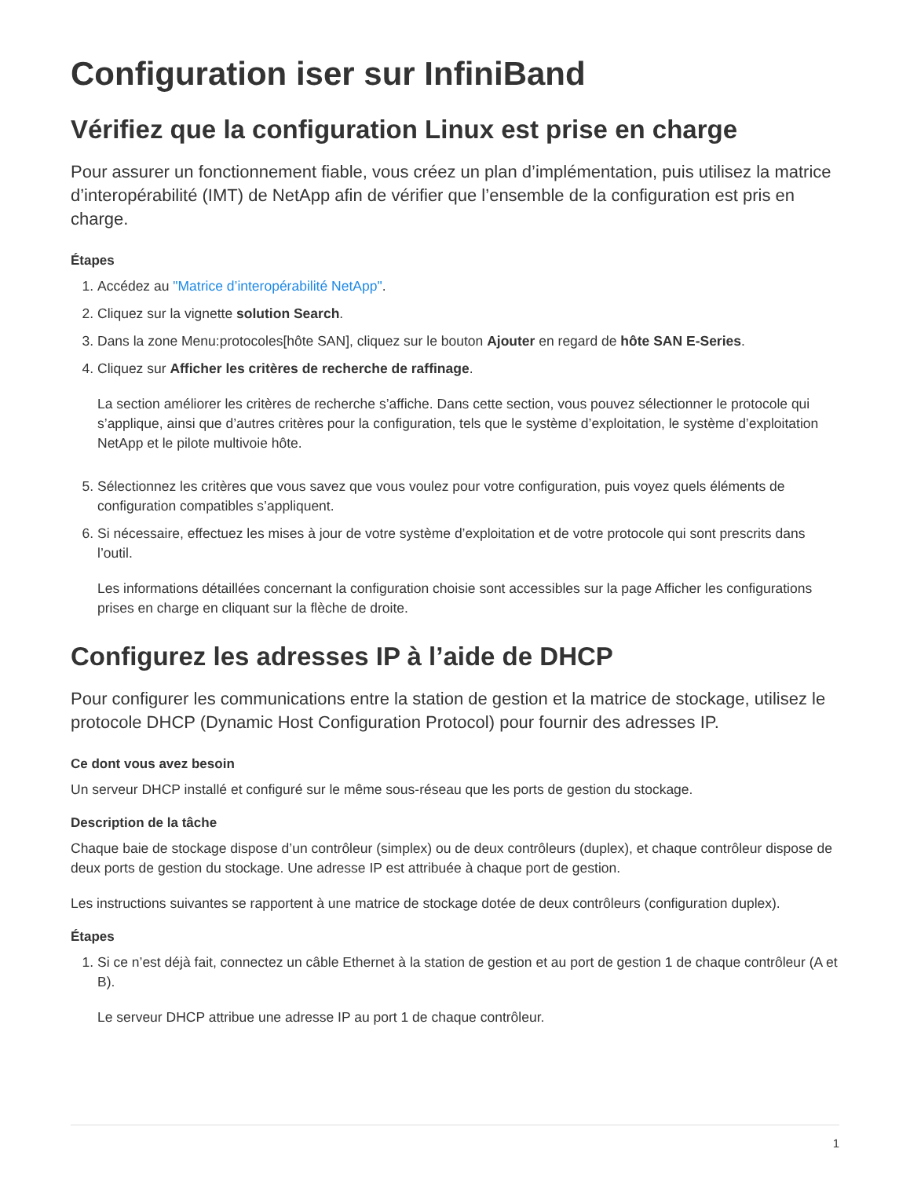Configuration iser sur InfiniBand
Vérifiez que la configuration Linux est prise en charge
Pour assurer un fonctionnement fiable, vous créez un plan d’implémentation, puis utilisez la matrice d’interopérabilité (IMT) de NetApp afin de vérifier que l’ensemble de la configuration est pris en charge.
Étapes
1. Accédez au "Matrice d’interopérabilité NetApp".
2. Cliquez sur la vignette solution Search.
3. Dans la zone Menu:protocoles[hôte SAN], cliquez sur le bouton Ajouter en regard de hôte SAN E-Series.
4. Cliquez sur Afficher les critères de recherche de raffinage.
La section améliorer les critères de recherche s’affiche. Dans cette section, vous pouvez sélectionner le protocole qui s’applique, ainsi que d’autres critères pour la configuration, tels que le système d’exploitation, le système d’exploitation NetApp et le pilote multivoie hôte.
5. Sélectionnez les critères que vous savez que vous voulez pour votre configuration, puis voyez quels éléments de configuration compatibles s’appliquent.
6. Si nécessaire, effectuez les mises à jour de votre système d’exploitation et de votre protocole qui sont prescrits dans l’outil.
Les informations détaillées concernant la configuration choisie sont accessibles sur la page Afficher les configurations prises en charge en cliquant sur la flèche de droite.
Configurez les adresses IP à l’aide de DHCP
Pour configurer les communications entre la station de gestion et la matrice de stockage, utilisez le protocole DHCP (Dynamic Host Configuration Protocol) pour fournir des adresses IP.
Ce dont vous avez besoin
Un serveur DHCP installé et configuré sur le même sous-réseau que les ports de gestion du stockage.
Description de la tâche
Chaque baie de stockage dispose d’un contrôleur (simplex) ou de deux contrôleurs (duplex), et chaque contrôleur dispose de deux ports de gestion du stockage. Une adresse IP est attribuée à chaque port de gestion.
Les instructions suivantes se rapportent à une matrice de stockage dotée de deux contrôleurs (configuration duplex).
Étapes
1. Si ce n’est déjà fait, connectez un câble Ethernet à la station de gestion et au port de gestion 1 de chaque contrôleur (A et B).
Le serveur DHCP attribue une adresse IP au port 1 de chaque contrôleur.
1